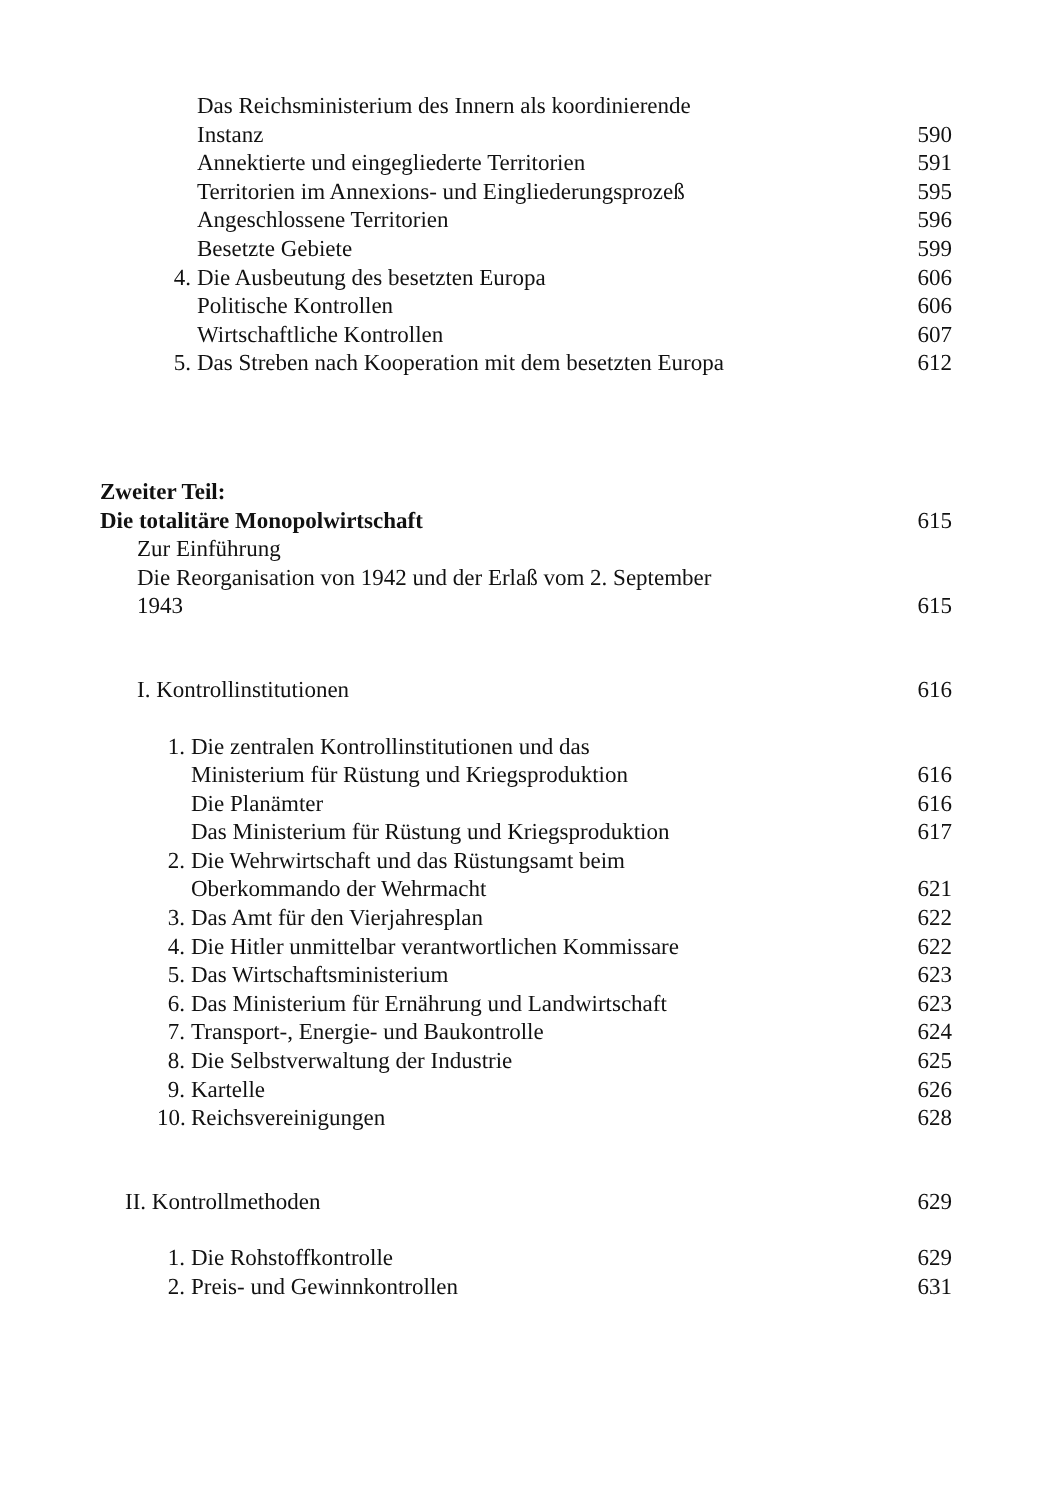Das Reichsministerium des Innern als koordinierende
Instanz
590
Annektierte und eingegliederte Territorien 591
Territorien im Annexions- und Eingliederungsprozeß 595
Angeschlossene Territorien 596
Besetzte Gebiete 599
4. Die Ausbeutung des besetzten Europa 606
Politische Kontrollen 606
Wirtschaftliche Kontrollen 607
5. Das Streben nach Kooperation mit dem besetzten Europa 612
Zweiter Teil:
Die totalitäre Monopolwirtschaft
615
Zur Einführung
Die Reorganisation von 1942 und der Erlaß vom 2. September
1943
615
I. Kontrollinstitutionen 616
1. Die zentralen Kontrollinstitutionen und das
Ministerium für Rüstung und Kriegsproduktion
616
Die Planämter 616
Das Ministerium für Rüstung und Kriegsproduktion 617
2. Die Wehrwirtschaft und das Rüstungsamt beim
Oberkommando der Wehrmacht
621
3. Das Amt für den Vierjahresplan 622
4. Die Hitler unmittelbar verantwortlichen Kommissare 622
5. Das Wirtschaftsministerium 623
6. Das Ministerium für Ernährung und Landwirtschaft 623
7. Transport-, Energie- und Baukontrolle 624
8. Die Selbstverwaltung der Industrie 625
9. Kartelle 626
10. Reichsvereinigungen 628
II. Kontrollmethoden 629
1. Die Rohstoffkontrolle 629
2. Preis- und Gewinnkontrollen 631